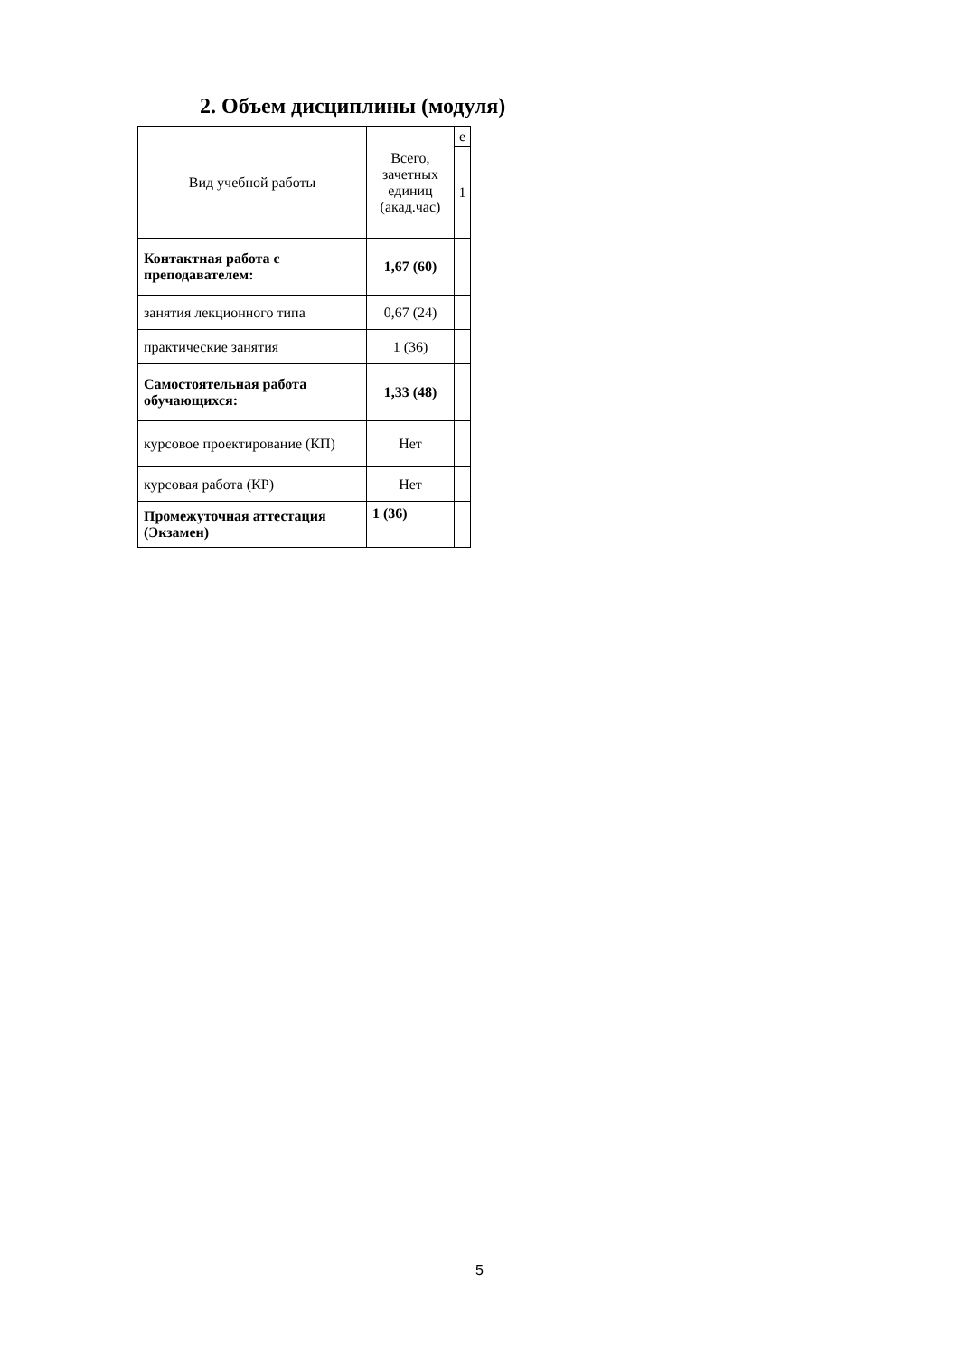2. Объем дисциплины (модуля)
| Вид учебной работы | Всего, зачетных единиц (акад.час) | е |
| --- | --- | --- |
| | | 1 |
| Контактная работа с преподавателем: | 1,67 (60) | |
| занятия лекционного типа | 0,67 (24) | |
| практические занятия | 1 (36) | |
| Самостоятельная работа обучающихся: | 1,33 (48) | |
| курсовое проектирование (КП) | Нет | |
| курсовая работа (КР) | Нет | |
| Промежуточная аттестация (Экзамен) | 1 (36) | |
5